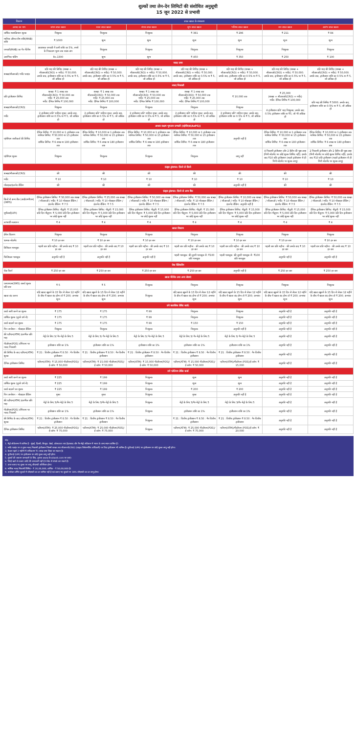शुल्कों तथा लेन-देन लिमिटों की संशोधित अनुसूची
15 जून 2022 से प्रभावी
| विवरण | बचत खाता के संस्करण | | | | | | |
| --- | --- | --- | --- | --- | --- | --- | --- |
| उत्पाद का नाम | प्रथम बचत खाता | सरल बचत खाता | संचय बचत खाता | शुभ बचत खाता | भविष्य बचत खाता | जन बचत खाता | आरंभ बचत खाता |
| वार्षिक सब्सक्रिप्शन शुल्क | निःशुल्क | निःशुल्क | निःशुल्क | ₹ 381 | ₹ 296 | ₹ 211 | ₹ 84 |
| मासिक औसत शेष राशि(MAB) राशि | ₹ 1000 | शून्य | शून्य | शून्य | शून्य | शून्य | शून्य |
| एमएबी(MAB) का गैर-मेंटेनेंस | आवश्यक एमएबी में कमी राशि का 5%, रुपये के निकटतम मूल्य तक राउंड-अप | निःशुल्क | निःशुल्क | निःशुल्क | निःशुल्क | निःशुल्क | निःशुल्क |
| आरंभिक फंडिंग | Rs.1300 | शून्य | शून्य | ₹ 450 | ₹ 350 | ₹ 250 | ₹ 100 |
| नकद जमा | | | | | | | |
| शाखा/सीआरओ/ मर्चेंट प्वाइंट | प्रति माह फ्री लिमिट (शाखा + सीआरओ(CRO) + मर्चेंट): ₹ 50,000. उसके बाद, ट्रांजैक्शन राशि का 0.5% या ₹ 5, जो अधिक हो | प्रति माह फ्री लिमिट (शाखा + सीआरओ(CRO) + मर्चेंट): ₹ 50,000. उसके बाद, ट्रांजैक्शन राशि का 0.5% या ₹ 5, जो अधिक हो | प्रति माह फ्री लिमिट (शाखा + सीआरओ(CRO) + मर्चेंट): ₹ 50,000. उसके बाद, ट्रांजैक्शन राशि का 0.5% या ₹ 5, जो अधिक हो | प्रति माह फ्री लिमिट (शाखा + सीआरओ(CRO) + मर्चेंट): ₹ 50,000. उसके बाद, ट्रांजैक्शन राशि का 0.5% या ₹ 5, जो अधिक हो | प्रति माह फ्री लिमिट (शाखा + सीआरओ(CRO) + मर्चेंट): ₹ 50,000. उसके बाद, ट्रांजैक्शन राशि का 0.5% या ₹ 5, जो अधिक हो | प्रति माह फ्री लिमिट (शाखा + सीआरओ(CRO) + मर्चेंट): ₹ 50,000. उसके बाद, ट्रांजैक्शन राशि का 0.5% या ₹ 5, जो अधिक हो | प्रति माह फ्री लिमिट (शाखा + सीआरओ(CRO) + मर्चेंट): ₹ 50,000. उसके बाद, ट्रांजैक्शन राशि का 0.5% या ₹ 5, जो अधिक हो |
| नकद निकासी | | | | | | | |
| प्रति ट्रांजैक्शन लिमिट | शाखा: ₹ 1 लाख तक सीआरओ(CRO): ₹ 50,000 तक मर्चेंट: ₹ 25,000 तक मर्चेंट: दैनिक लिमिट ₹ 100,000 | शाखा: ₹ 1 लाख तक सीआरओ(CRO): ₹ 50,000 तक मर्चेंट: ₹ 25,000 तक मर्चेंट: दैनिक लिमिट ₹ 100,000 | शाखा: ₹ 1 लाख तक सीआरओ(CRO): ₹ 50,000 तक मर्चेंट: ₹ 25,000 तक मर्चेंट: दैनिक लिमिट ₹ 100,000 | शाखा: ₹ 1 लाख तक सीआरओ(CRO): ₹ 50,000 तक मर्चेंट: ₹ 25,000 तक मर्चेंट: दैनिक लिमिट ₹ 100,000 | ₹ 10,000 तक | ₹ 25,000 (शाखा + सीआरओ(CRO) + मर्चेंट) मर्चेंट: दैनिक लिमिट ₹ 100,000 | प्रति माह फ्री लिमिट ₹ 5000. उसके बाद, ट्रांजैक्शन राशि का 0.5% या ₹ 5, जो अधिक हो |
| शाखा/सीआरओ(CRO) | निःशुल्क | निःशुल्क | निःशुल्क | निःशुल्क | निःशुल्क | 4 ट्रांजैक्शन प्रति' माह निःशुल्क; उसके बाद 0.5% ट्रांजैक्शन राशि या ₹5, जो भी अधिक हो | |
| मर्चेंट | 2 ट्रांजैक्शन प्रति' माहिना मुफ्त; उसके बाद, ट्रांजैक्शन राशि का 0.5% या ₹ 5, जो अधिक हो | 2 ट्रांजैक्शन प्रति' माहिना मुफ्त; उसके बाद, ट्रांजैक्शन राशि का 0.5% या ₹ 5, जो अधिक हो | 2 ट्रांजैक्शन प्रति' माहिना मुफ्त; उसके बाद, ट्रांजैक्शन राशि का 0.5% या ₹ 5, जो अधिक हो | 2 ट्रांजैक्शन प्रति' माहिना मुफ्त; उसके बाद, ट्रांजैक्शन राशि का 0.5% या ₹ 5, जो अधिक हो | 2 ट्रांजैक्शन प्रति' माहिना मुफ्त; उसके बाद, ट्रांजैक्शन राशि का 0.5% या ₹ 5, जो अधिक हो | | |
| आधार सक्षम भुगतान प्रणाली (एईपीएस(AePS)) | | | | | | | |
| एईपीएस जारीकर्ता की लिमिट | दैनिक लिमिट: ₹ 10,000 या 1 ट्रांजैक्शन तक मासिक लिमिट: ₹ 50,000 या 15 ट्रांजैक्शन तक वार्षिक लिमिट: ₹ 6 लाख या 180 ट्रांजैक्शन तक | दैनिक लिमिट: ₹ 10,000 या 1 ट्रांजैक्शन तक मासिक लिमिट: ₹ 50,000 या 15 ट्रांजैक्शन तक वार्षिक लिमिट: ₹ 6 लाख या 180 ट्रांजैक्शन तक | दैनिक लिमिट: ₹ 10,000 या 1 ट्रांजैक्शन तक मासिक लिमिट: ₹ 50,000 या 15 ट्रांजैक्शन तक वार्षिक लिमिट: ₹ 6 लाख या 180 ट्रांजैक्शन तक | दैनिक लिमिट: ₹ 10,000 या 1 ट्रांजैक्शन तक मासिक लिमिट: ₹ 50,000 या 15 ट्रांजैक्शन तक वार्षिक लिमिट: ₹ 6 लाख या 180 ट्रांजैक्शन तक | अनुमति नहीं है | दैनिक लिमिट: ₹ 10,000 या 1 ट्रांजैक्शन तक मासिक लिमिट: ₹ 50,000 या 15 ट्रांजैक्शन तक वार्षिक लिमिट: ₹ 6 लाख या 180 ट्रांजैक्शन तक | दैनिक लिमिट: ₹ 10,000 या 1 ट्रांजैक्शन तक मासिक लिमिट: ₹ 50,000 या 15 ट्रांजैक्शन तक वार्षिक लिमिट: ₹ 6 लाख या 180 ट्रांजैक्शन तक |
| एईपीएस शुल्क | निःशुल्क | निःशुल्क | निःशुल्क | निःशुल्क | लागू नहीं | 4 निकासी ट्रांजैक्शन और 2 बैलेंस की पूछ-ताछ (मिनी स्टेटमेंट पर कोई शुल्क लिमिट नहीं); इसके बाद ₹10 प्रति ट्रांजैक्शन (पहले ट्रांजैक्शन से ही मिनी स्टेटमेंट पर शुल्क लागू) | 2 निकासी ट्रांजैक्शन और 2 बैलेंस की पूछ-ताछ (मिनी स्टेटमेंट पर कोई शुल्क लिमिट नहीं); इसके बाद ₹10 प्रति ट्रांजैक्शन (पहले ट्रांजैक्शन से ही मिनी स्टेटमेंट पर शुल्क लागू) |
| फ़ंड्स ट्रांसफर: फ़िनो से फ़िनो | | | | | | | |
| शाखा/सीआरओ(CRO) | फ्री | फ्री | फ्री | फ्री | फ्री | फ्री | फ्री |
| मर्चेंट | ₹ 10 | ₹ 10 | ₹ 10 | ₹ 10 | ₹ 10 | ₹ 10 | ₹ 10 |
| मोबाइल/इंटरनेट बैंकिंग | फ्री | फ्री | फ्री | फ्री | अनुमति नहीं है | फ्री | फ्री |
| फ़ंड्स ट्रांसफर: फ़िनो से अन्य बैंक | | | | | | | |
| फ़िनो से अन्य बैंक (आईएमपीएस)(IMPS) | दैनिक ट्रांजैक्शन लिमिट: ₹ 50,000 तक शाखा / सीआरओ / मर्चेंट: ₹ 10 मोबाइल बैंकिंग / इंटरनेट बैंकिंग: ₹ 7.5 | दैनिक ट्रांजैक्शन लिमिट: ₹ 25,000 तक शाखा / सीआरओ / मर्चेंट: ₹ 10 मोबाइल बैंकिंग / इंटरनेट बैंकिंग: ₹ 7.5 | दैनिक ट्रांजैक्शन लिमिट: ₹ 50,000 तक शाखा / सीआरओ / मर्चेंट: ₹ 10 मोबाइल बैंकिंग / इंटरनेट बैंकिंग: ₹ 7.5 | दैनिक ट्रांजैक्शन लिमिट: ₹ 50,000 तक शाखा / सीआरओ / मर्चेंट: ₹ 10 मोबाइल बैंकिंग / इंटरनेट बैंकिंग: ₹ 7.5 | दैनिक ट्रांजैक्शन लिमिट: ₹ 10,000 तक शाखा / सीआरओ / मर्चेंट: ₹ 10 मोबाइल बैंकिंग / इंटरनेट बैंकिंग: अनुमति नहीं है | दैनिक ट्रांजैक्शन लिमिट: ₹ 50,000 तक शाखा / सीआरओ / मर्चेंट: ₹ 10 मोबाइल बैंकिंग / इंटरनेट बैंकिंग: ₹ 7.5 | दैनिक ट्रांजैक्शन लिमिट: ₹ 50,000 तक शाखा / सीआरओ / मर्चेंट: ₹ 10 मोबाइल बैंकिंग / इंटरनेट बैंकिंग: ₹ 7.5 |
| यूपीआई(UPI) | दैनिक ट्रांजैक्शन लिमिट: पीटूपी: ₹ 15,000 प्रति दिन पीटूएम: ₹ 5,000 प्रति दिन ट्रांजैक्शन पर कोई शुल्क नहीं | दैनिक ट्रांजैक्शन लिमिट: पीटूपी: ₹ 15,000 प्रति दिन पीटूएम: ₹ 5,000 प्रति दिन ट्रांजैक्शन पर कोई शुल्क नहीं | दैनिक ट्रांजैक्शन लिमिट: पीटूपी: ₹ 15,000 प्रति दिन पीटूएम: ₹ 5,000 प्रति दिन ट्रांजैक्शन पर कोई शुल्क नहीं | दैनिक ट्रांजैक्शन लिमिट: पीटूपी: ₹ 15,000 प्रति दिन पीटूएम: ₹ 5,000 प्रति दिन ट्रांजैक्शन पर कोई शुल्क नहीं | दैनिक ट्रांजैक्शन लिमिट: पीटूपी: ₹ 15,000 प्रति दिन पीटूएम: ₹ 5,000 प्रति दिन ट्रांजैक्शन पर कोई शुल्क नहीं | दैनिक ट्रांजैक्शन लिमिट: पीटूपी: ₹ 15,000 प्रति दिन पीटूएम: ₹ 5,000 प्रति दिन ट्रांजैक्शन पर कोई शुल्क नहीं | दैनिक ट्रांजैक्शन लिमिट: पीटूपी: ₹ 15,000 प्रति दिन पीटूएम: ₹ 5,000 प्रति दिन ट्रांजैक्शन पर कोई शुल्क नहीं |
| लाभार्थी सत्यापन | ₹ 4 | ₹ 4 | ₹ 4 | ₹ 4 | ₹ 4 | ₹ 4 | ₹ 4 |
| खाता विवरण | | | | | | | |
| ईमेल विवरण | निःशुल्क | निःशुल्क | निःशुल्क | निःशुल्क | निःशुल्क | निःशुल्क | निःशुल्क |
| भ्रामक स्टेटमेंट | ₹ 10 हर बार | ₹ 10 हर बार | ₹ 10 हर बार | ₹ 10 हर बार | ₹ 10 हर बार | ₹ 10 हर बार | ₹ 10 हर बार |
| डिजिटल पासबुक | पहली बार प्रति महीना - फ्री उसके बाद ₹ 10 हर बार | पहली बार प्रति महीना - फ्री उसके बाद ₹ 10 हर बार | पहली बार प्रति महीना - फ्री उसके बाद ₹ 10 हर बार | पहली बार प्रति महीना - फ्री उसके बाद ₹ 10 हर बार | पहली बार प्रति महीना - फ्री उसके बाद ₹ 10 हर बार | पहली बार प्रति महीना - फ्री उसके बाद ₹ 10 हर बार | पहली बार प्रति महीना - फ्री उसके बाद ₹ 10 हर बार |
| फिजिकल पासबुक | अनुमति नहीं है | अनुमति नहीं है | अनुमति नहीं है | पहली पासबुक: फ्री दूसरी पासबुक से: ₹100 प्रति पासबुक | पहली पासबुक: फ्री दूसरी पासबुक से: ₹100 प्रति पासबुक | अनुमति नहीं है | अनुमति नहीं है |
| चेक क्लियरिंग | | | | | | | |
| चेक रिटर्न | ₹ 250 हर बार | ₹ 250 हर बार | ₹ 250 हर बार | ₹ 250 हर बार | अनुमति नहीं है | ₹ 250 हर बार | ₹ 250 हर बार |
| खाता मेंटेनेंस तथा अन्य सेवाएं | | | | | | | |
| एसएमएस(SMS) अलर्ट शुल्क प्रति बार | ₹ 5 | ₹ 5 | निःशुल्क | निःशुल्क | निःशुल्क | निःशुल्क | निःशुल्क |
| खाता बंद करना | यदि खाता खुलने के 15 दिन से लेकर 12 महीने के बीच में खाता बंद होगा तो ₹ 200; अन्यथा शून्य | यदि खाता खुलने के 15 दिन से लेकर 12 महीने के बीच में खाता बंद होगा तो ₹ 200; अन्यथा शून्य | निःशुल्क | यदि खाता खुलने के 15 दिन से लेकर 12 महीने के बीच में खाता बंद होगा तो ₹ 200; अन्यथा शून्य | यदि खाता खुलने के 15 दिन से लेकर 12 महीने के बीच में खाता बंद होगा तो ₹ 200; अन्यथा शून्य | यदि खाता खुलने के 15 दिन से लेकर 12 महीने के बीच में खाता बंद होगा तो ₹ 200; अन्यथा शून्य | यदि खाता खुलने के 15 दिन से लेकर 12 महीने के बीच में खाता बंद होगा तो ₹ 200; अन्यथा शून्य |
| रुपे क्लासिक डेबिट कार्ड: | | | | | | | |
| कार्ड जारी करने का शुल्क | ₹ 175 | ₹ 175 | ₹ 99 | निःशुल्क | निःशुल्क | अनुमति नहीं है | अनुमति नहीं है |
| वार्षिक शुल्क (दूसरे वर्ष से) | ₹ 175 | ₹ 175 | ₹ 99 | निःशुल्क | निःशुल्क | अनुमति नहीं है | अनुमति नहीं है |
| कार्ड बदलने का शुल्क | ₹ 175 | ₹ 175 | ₹ 99 | ₹ 150 | ₹ 150 | अनुमति नहीं है | अनुमति नहीं है |
| पिन जनरेशन – मोबाइल बैंकिंग | निःशुल्क | निःशुल्क | निःशुल्क | निःशुल्क | अनुमति नहीं है | अनुमति नहीं है | अनुमति नहीं है |
| फ्री एटीएम(ATM) इंटरभैंक प्रति माह | मेट्रो के लिए 3/ गैर-मेट्रो के लिए 5 | मेट्रो के लिए 3/ गैर-मेट्रो के लिए 5 | मेट्रो के लिए 3/ गैर-मेट्रो के लिए 5 | मेट्रो के लिए 3/ गैर-मेट्रो के लिए 5 | मेट्रो के लिए 3/ गैर-मेट्रो के लिए 5 | अनुमति नहीं है | अनुमति नहीं है |
| पीओएस(POS) टर्मिनल्स पर नकद निकासी | ट्रांजैक्शन राशि का 1% | ट्रांजैक्शन राशि का 1% | ट्रांजैक्शन राशि का 1% | ट्रांजैक्शन राशि का 1% | ट्रांजैक्शन राशि का 1% | अनुमति नहीं है | अनुमति नहीं है |
| फ्री लिमिट के बाद एटीएम(ATM) शुल्क | ₹ 21 : वित्तीय ट्रांजैक्शन ₹ 8.50 : गैर-वित्तीय ट्रांजैक्शन | ₹ 21 : वित्तीय ट्रांजैक्शन ₹ 8.50 : गैर-वित्तीय ट्रांजैक्शन | ₹ 21 : वित्तीय ट्रांजैक्शन ₹ 8.50 : गैर-वित्तीय ट्रांजैक्शन | ₹ 21 : वित्तीय ट्रांजैक्शन ₹ 8.50 : गैर-वित्तीय ट्रांजैक्शन | ₹ 21 : वित्तीय ट्रांजैक्शन ₹ 8.50 : गैर-वित्तीय ट्रांजैक्शन | अनुमति नहीं है | अनुमति नहीं है |
| दैनिक ट्रांजैक्शन लिमिट | एटीएम(ATM): ₹ 15,000 पीओएस(POS)/ई-कॉम: ₹ 50,000 | एटीएम(ATM): ₹ 15,000 पीओएस(POS)/ई-कॉम: ₹ 50,000 | एटीएम(ATM): ₹ 15,000 पीओएस(POS)/ई-कॉम: ₹ 50,000 | एटीएम(ATM): ₹ 15,000 पीओएस(POS)/ई-कॉम: ₹ 50,000 | एटीएम(ATM)/पीओएस (POS)/ई-कॉम: ₹ 15,000 | अनुमति नहीं है | अनुमति नहीं है |
| रुपे प्लेटिनम डेबिट कार्ड | | | | | | | |
| कार्ड जारी करने का शुल्क | ₹ 225 | ₹ 199 | निःशुल्क | शून्य | शून्य | अनुमति नहीं है | अनुमति नहीं है |
| वार्षिक शुल्क (दूसरे वर्ष से) | ₹ 225 | ₹ 199 | निःशुल्क | शून्य | शून्य | अनुमति नहीं है | अनुमति नहीं है |
| कार्ड बदलने का शुल्क | ₹ 225 | ₹ 199 | निःशुल्क | ₹ 200 | ₹ 200 | अनुमति नहीं है | अनुमति नहीं है |
| पिन जनरेशन – मोबाइल बैंकिंग | मुफ्त | मुफ्त | निःशुल्क | मुफ्त | अनुमति नहीं है | अनुमति नहीं है | अनुमति नहीं है |
| फ्री एटीएम(ATM) इंटरभैंक प्रति माह | मेट्रो के लिए 3/गैर-मेट्रो के लिए 5 | मेट्रो के लिए 3/गैर-मेट्रो के लिए 5 | निःशुल्क | मेट्रो के लिए 3/गैर-मेट्रो के लिए 5 | मेट्रो के लिए 3/गैर-मेट्रो के लिए 5 | अनुमति नहीं है | अनुमति नहीं है |
| पीओएस(POS) टर्मिनल्स पर नकद निकासी | ट्रांजैक्शन राशि का 1% | ट्रांजैक्शन राशि का 1% | निःशुल्क | ट्रांजैक्शन राशि का 1% | ट्रांजैक्शन राशि का 1% | अनुमति नहीं है | अनुमति नहीं है |
| फ्री लिमिट के बाद एटीएम(ATM) शुल्क | ₹ 21 : वित्तीय ट्रांजैक्शन ₹ 8.50 : गैर-वित्तीय ट्रांजैक्शन | ₹ 21 : वित्तीय ट्रांजैक्शन ₹ 8.50 : गैर-वित्तीय ट्रांजैक्शन | निःशुल्क | ₹ 21 : वित्तीय ट्रांजैक्शन ₹ 8.50 : गैर-वित्तीय ट्रांजैक्शन | ₹ 21 : वित्तीय ट्रांजैक्शन ₹ 8.50 : गैर-वित्तीय ट्रांजैक्शन | अनुमति नहीं है | अनुमति नहीं है |
| दैनिक ट्रांजैक्शन लिमिट | एटीएम(ATM): ₹ 25,000 पीओएस(POS)/ई-कॉम: ₹ 75,000 | एटीएम(ATM): ₹ 25,000 पीओएस(POS)/ई-कॉम: ₹ 75,000 | निःशुल्क | एटीएम(ATM): ₹ 25,000 पीओएस(POS)/ई-कॉम: ₹ 75,000 | एटीएम(ATM)/पीओएस (POS)/ई-कॉम: ₹ 20,000 | अनुमति नहीं है | अनुमति नहीं है |
नोट:
1. मेट्रो लोकेशन्स में शामिल हैं - मुंबई, दिल्ली, बैंगलुरु, चेन्नई, कोलकाता तथा हैदराबाद और गैर-मेट्रो लोकेशन में भारत के अन्य स्थान शामिल हैं।
2. मर्चेंट प्वाइंट पर 4 मुफ्त नकद निकासी ट्रांजैक्शन जिसमें शाखा तथा सीआरओ(CRO) (ग्राहक रिलेशनशिप अधिकारी) पर किए ट्रांजैक्शन भी शामिल हैं। यूपीआई (UPI) पर ट्रांजैक्शन पर कोई शुल्क लागू नहीं होगा।
3. केवल पहले 3 महीनों में अधिकतम ₹1 लाख जमा किया जा सकता है।
4. यूपीआई (UPI) पर ट्रांजैक्शन पर कोई शुल्क लागू नहीं होगा।
5. शुल्कों की अद्यतन जानकारी के लिए, कृपया www.finobank.com पर जाएं।
6. जिन्हें खाते के प्रकार आदि की जानकारी नहीं है वे बैंक से संपर्क कर सकते हैं।
7. ऊपर बताए गए शुल्क पर लागू जीएसटी अतिरिक्त होगा।
8. मासिक नकद निकासी लिमिट - ₹ 20,00,000; वार्षिक - ₹ 50,00,000 है।
9. उपरोक्त वर्णित शुल्कों में जीएसटी का दर शामिल नहीं है एवं बताए गए शुल्कों पर 18% जीएसटी का दर लागू होगा।